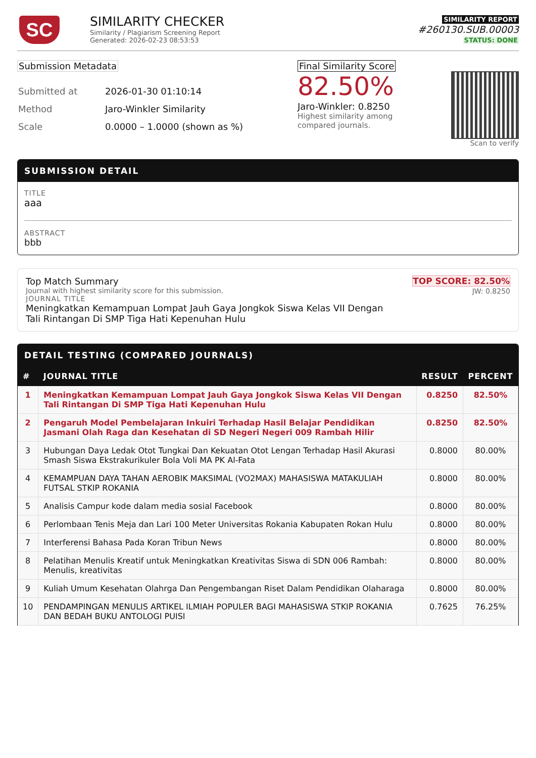SC
SIMILARITY CHECKER
Similarity / Plagiarism Screening Report
Generated: 2026-02-23 08:53:53
SIMILARITY REPORT
#260130.SUB.00003
STATUS: DONE
Submission Metadata
| Submitted at | 2026-01-30 01:10:14 |
| Method | Jaro-Winkler Similarity |
| Scale | 0.0000 – 1.0000 (shown as %) |
Final Similarity Score
82.50%
Jaro-Winkler: 0.8250
Highest similarity among
compared journals.
Scan to verify
SUBMISSION DETAIL
TITLE
aaa
ABSTRACT
bbb
Top Match Summary
Journal with highest similarity score for this submission.
JOURNAL TITLE
Meningkatkan Kemampuan Lompat Jauh Gaya Jongkok Siswa Kelas VII Dengan
Tali Rintangan Di SMP Tiga Hati Kepenuhan Hulu
TOP SCORE: 82.50%
JW: 0.8250
DETAIL TESTING (COMPARED JOURNALS)
| # | JOURNAL TITLE | RESULT | PERCENT |
| --- | --- | --- | --- |
| 1 | Meningkatkan Kemampuan Lompat Jauh Gaya Jongkok Siswa Kelas VII Dengan Tali Rintangan Di SMP Tiga Hati Kepenuhan Hulu | 0.8250 | 82.50% |
| 2 | Pengaruh Model Pembelajaran Inkuiri Terhadap Hasil Belajar Pendidikan Jasmani Olah Raga dan Kesehatan di SD Negeri Negeri 009 Rambah Hilir | 0.8250 | 82.50% |
| 3 | Hubungan Daya Ledak Otot Tungkai Dan Kekuatan Otot Lengan Terhadap Hasil Akurasi Smash Siswa Ekstrakurikuler Bola Voli MA PK Al-Fata | 0.8000 | 80.00% |
| 4 | KEMAMPUAN DAYA TAHAN AEROBIK MAKSIMAL (VO2MAX) MAHASISWA MATAKULIAH FUTSAL STKIP ROKANIA | 0.8000 | 80.00% |
| 5 | Analisis Campur kode dalam media sosial Facebook | 0.8000 | 80.00% |
| 6 | Perlombaan Tenis Meja dan Lari 100 Meter Universitas Rokania Kabupaten Rokan Hulu | 0.8000 | 80.00% |
| 7 | Interferensi Bahasa Pada Koran Tribun News | 0.8000 | 80.00% |
| 8 | Pelatihan Menulis Kreatif untuk Meningkatkan Kreativitas Siswa di SDN 006 Rambah: Menulis, kreativitas | 0.8000 | 80.00% |
| 9 | Kuliah Umum Kesehatan Olahrga Dan Pengembangan Riset Dalam Pendidikan Olaharaga | 0.8000 | 80.00% |
| 10 | PENDAMPINGAN MENULIS ARTIKEL ILMIAH POPULER BAGI MAHASISWA STKIP ROKANIA DAN BEDAH BUKU ANTOLOGI PUISI | 0.7625 | 76.25% |